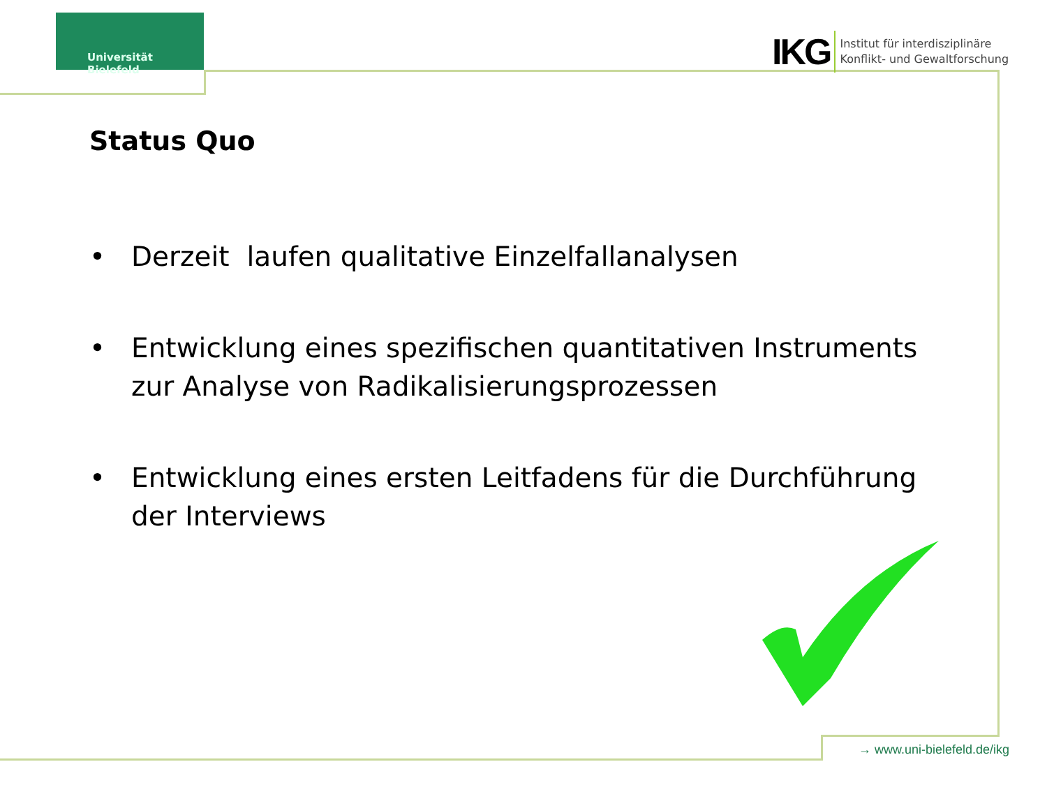Universität Bielefeld
IKG
Institut für interdisziplinäre
Konflikt- und Gewaltforschung
Status Quo
• Derzeit laufen qualitative Einzelfallanalysen
• Entwicklung eines spezifischen quantitativen Instruments zur Analyse von Radikalisierungsprozessen
• Entwicklung eines ersten Leitfadens für die Durchführung der Interviews
→ www.uni-bielefeld.de/ikg